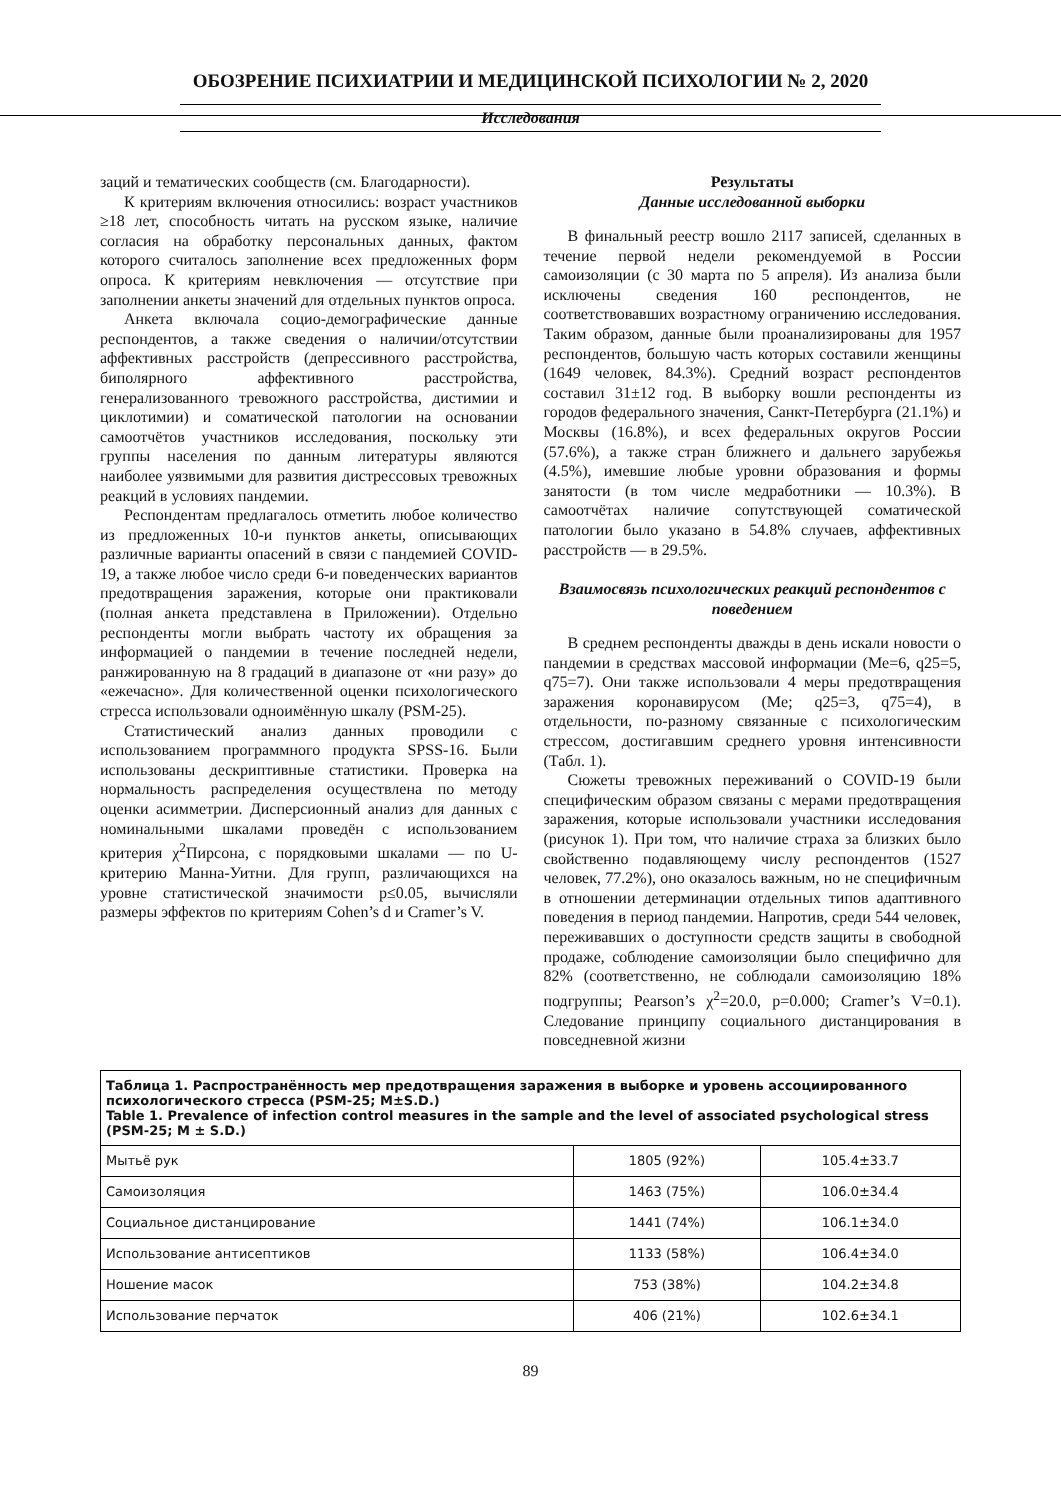ОБОЗРЕНИЕ ПСИХИАТРИИ И МЕДИЦИНСКОЙ ПСИХОЛОГИИ № 2, 2020
Исследования
заций и тематических сообществ (см. Благодарности).
К критериям включения относились: возраст участников ≥18 лет, способность читать на русском языке, наличие согласия на обработку персональных данных, фактом которого считалось заполнение всех предложенных форм опроса. К критериям невключения — отсутствие при заполнении анкеты значений для отдельных пунктов опроса.
Анкета включала социо-демографические данные респондентов, а также сведения о наличии/отсутствии аффективных расстройств (депрессивного расстройства, биполярного аффективного расстройства, генерализованного тревожного расстройства, дистимии и циклотимии) и соматической патологии на основании самоотчётов участников исследования, поскольку эти группы населения по данным литературы являются наиболее уязвимыми для развития дистрессовых тревожных реакций в условиях пандемии.
Респондентам предлагалось отметить любое количество из предложенных 10-и пунктов анкеты, описывающих различные варианты опасений в связи с пандемией COVID-19, а также любое число среди 6-и поведенческих вариантов предотвращения заражения, которые они практиковали (полная анкета представлена в Приложении). Отдельно респонденты могли выбрать частоту их обращения за информацией о пандемии в течение последней недели, ранжированную на 8 градаций в диапазоне от «ни разу» до «ежечасно». Для количественной оценки психологического стресса использовали одноимённую шкалу (PSM-25).
Статистический анализ данных проводили с использованием программного продукта SPSS-16. Были использованы дескриптивные статистики. Проверка на нормальность распределения осуществлена по методу оценки асимметрии. Дисперсионный анализ для данных с номинальными шкалами проведён с использованием критерия χ<sup>2</sup>Пирсона, с порядковыми шкалами — по U-критерию Манна-Уитни. Для групп, различающихся на уровне статистической значимости p≤0.05, вычисляли размеры эффектов по критериям Cohen’s d и Cramer’s V.
Результаты
Данные исследованной выборки
В финальный реестр вошло 2117 записей, сделанных в течение первой недели рекомендуемой в России самоизоляции (с 30 марта по 5 апреля). Из анализа были исключены сведения 160 респондентов, не соответствовавших возрастному ограничению исследования. Таким образом, данные были проанализированы для 1957 респондентов, большую часть которых составили женщины (1649 человек, 84.3%). Средний возраст респондентов составил 31±12 год. В выборку вошли респонденты из городов федерального значения, Санкт-Петербурга (21.1%) и Москвы (16.8%), и всех федеральных округов России (57.6%), а также стран ближнего и дальнего зарубежья (4.5%), имевшие любые уровни образования и формы занятости (в том числе медработники — 10.3%). В самоотчётах наличие сопутствующей соматической патологии было указано в 54.8% случаев, аффективных расстройств — в 29.5%.
Взаимосвязь психологических реакций респондентов с поведением
В среднем респонденты дважды в день искали новости о пандемии в средствах массовой информации (Me=6, q25=5, q75=7). Они также использовали 4 меры предотвращения заражения коронавирусом (Me; q25=3, q75=4), в отдельности, по-разному связанные с психологическим стрессом, достигавшим среднего уровня интенсивности (Табл. 1).
Сюжеты тревожных переживаний о COVID-19 были специфическим образом связаны с мерами предотвращения заражения, которые использовали участники исследования (рисунок 1). При том, что наличие страха за близких было свойственно подавляющему числу респондентов (1527 человек, 77.2%), оно оказалось важным, но не специфичным в отношении детерминации отдельных типов адаптивного поведения в период пандемии. Напротив, среди 544 человек, переживавших о доступности средств защиты в свободной продаже, соблюдение самоизоляции было специфично для 82% (соответственно, не соблюдали самоизоляцию 18% подгруппы; Pearson’s χ<sup>2</sup>=20.0, p=0.000; Cramer’s V=0.1). Следование принципу социального дистанцирования в повседневной жизни
| Таблица 1. Распространённость мер предотвращения заражения в выборке и уровень ассоциированного психологического стресса (PSM-25; M±S.D.) Table 1. Prevalence of infection control measures in the sample and the level of associated psychological stress (PSM-25; M ± S.D.) | | |
| --- | --- | --- |
| Мытьё рук | 1805 (92%) | 105.4±33.7 |
| Самоизоляция | 1463 (75%) | 106.0±34.4 |
| Социальное дистанцирование | 1441 (74%) | 106.1±34.0 |
| Использование антисептиков | 1133 (58%) | 106.4±34.0 |
| Ношение масок | 753 (38%) | 104.2±34.8 |
| Использование перчаток | 406 (21%) | 102.6±34.1 |
89